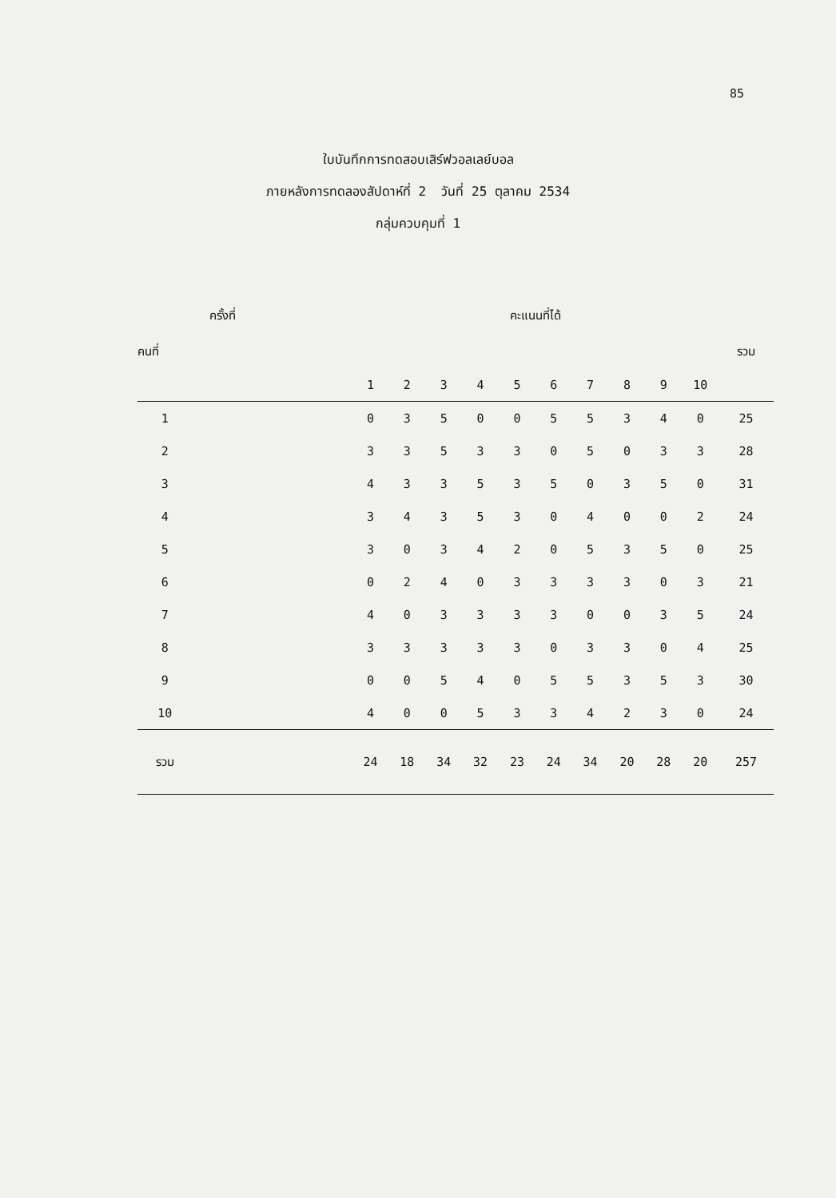85
ใบบันทึกการทดสอบเสิร์ฟวอลเลย์บอล
ภายหลังการทดลองสัปดาห์ที่ 2 วันที่ 25 ตุลาคม 2534
กลุ่มควบคุมที่ 1
| ครั้งที่ | | คะแนนที่ได้ | | | | | | | | | | |
| --- | --- | --- | --- | --- | --- | --- | --- | --- | --- | --- | --- | --- |
| คนที่ | | | | | | | | | | | | รวม |
| | | 1 | 2 | 3 | 4 | 5 | 6 | 7 | 8 | 9 | 10 | |
| 1 | | 0 | 3 | 5 | 0 | 0 | 5 | 5 | 3 | 4 | 0 | 25 |
| 2 | | 3 | 3 | 5 | 3 | 3 | 0 | 5 | 0 | 3 | 3 | 28 |
| 3 | | 4 | 3 | 3 | 5 | 3 | 5 | 0 | 3 | 5 | 0 | 31 |
| 4 | | 3 | 4 | 3 | 5 | 3 | 0 | 4 | 0 | 0 | 2 | 24 |
| 5 | | 3 | 0 | 3 | 4 | 2 | 0 | 5 | 3 | 5 | 0 | 25 |
| 6 | | 0 | 2 | 4 | 0 | 3 | 3 | 3 | 3 | 0 | 3 | 21 |
| 7 | | 4 | 0 | 3 | 3 | 3 | 3 | 0 | 0 | 3 | 5 | 24 |
| 8 | | 3 | 3 | 3 | 3 | 3 | 0 | 3 | 3 | 0 | 4 | 25 |
| 9 | | 0 | 0 | 5 | 4 | 0 | 5 | 5 | 3 | 5 | 3 | 30 |
| 10 | | 4 | 0 | 0 | 5 | 3 | 3 | 4 | 2 | 3 | 0 | 24 |
| รวม | | 24 | 18 | 34 | 32 | 23 | 24 | 34 | 20 | 28 | 20 | 257 |